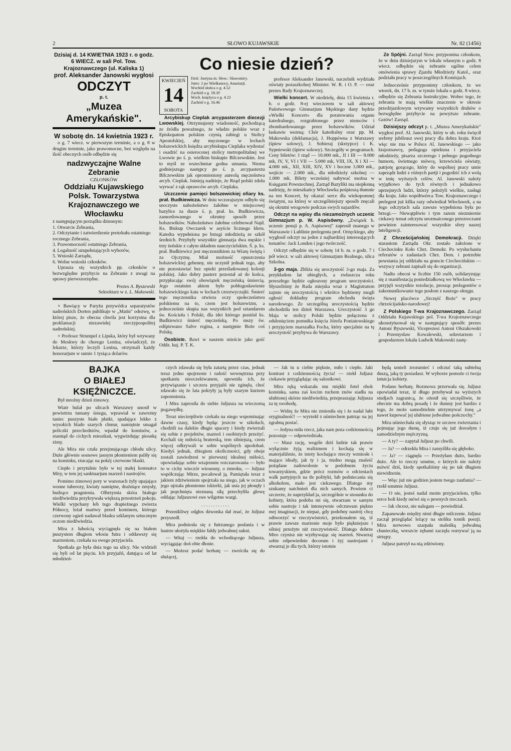2 SŁOWO KUJAWSKIE Nr. 82 (1456)
Dzisiaj d. 14 KWIETNIA 1923 r. o godz. 6 WIECZ. w sali Pol. Tow. Krajoznawczego (ul. Kaliska 1)
prof. Aleksander Janowski wygłosi
ODCZYT
p. t.
„Muzea Amerykańskie".
W sobotę dn. 14 kwietnia 1923 r.
o g. 7 wiecz. w pierwszym terminie, a o g. 8 w drugim terminie, jako prawomocne, bez względu na ilość obecnych osób odbędzie się
nadzwyczajne Walne Zebranie
CZŁONKÓW
Oddziału Kujawskiego Polsk. Towarzystwa Krajoznawczego we Włocławku
z następującym porządku dziennym:
1. Otwarcie Zebrania,
2. Odczytanie i zatwierdzenie protokułu ostatniego rocznego Zebrania,
3. Prawomocność ostatniego Zebrania,
4. Legalność uzupełniających wyborów,
5. Wnioski Zarządu,
6. Wolne wnioski członków.
Uprasza się wszystkich pp. członków o bezwzględne przybycie na Zebranie z uwagi na sprawy pierwszorzędne.
Prezes A. Byszewski
Sekrektarz w z. L. Makowski.
× Bawiący w Paryżu przywódca separatystów nadreńskich Dorten publikuje w „Matin" odezwę, w której pisze, że obecna chwila jest korzystna dla proklamacji niezawisłej rzeczypospolitej nadreńskiej.
× Profesor Strumpel z Lipska, który był wzywany do Moskwy do chorego Lenina, oświadczył, że lekarze, którzy leczyli Lenina, otrzymali każdy honorarjum w sumie 1 tysiąca dolarów.
Co niesie dzień?
KWIECIEŃ
14
SOBOTA
Dziś: Justyna m. Słow.: Sławomiry.
Jutro: 2 po Wielkanocy, Anastazji.
Wschód słońca o g. 4.52
Zachód o g. 18.30
Wsch. księżyca o g. 4.22
Zachód o g. 16.46
Arcybiskup Cieplak arcypasterzem diecezji Lwowskiej. Otrzymujemy wiadomość, pochodzącą ze źródła poważnego, że władze polskie wraz z Episkopatem polskim czynią zabiegi u Stolicy Apostolskiej, aby męczonego w lochach bolszewickich księdza arcybiskupa Cieplaka wydostać i osadzić na osieroconej stolicy metropolitalnej we Lwowie po ś. p. wielkim biskupie Bilczewskim. Jest to myśl ze wszechmiar godna uznania. Niema godniejszego następcy po ś. p. arcypasterzu Bilczewskim jak opromieniony aureolą męczeństwa arcyb. Cieplak. Istnieją nadzieje, że Rząd polski zdoła wyrwać z rąk oprawców arcyb. Cieplaka.
Uczczenie pamięci bolszewickiej ofiary ks. prał. Budkiewicza. W dniu wczorajszym odbyło się uroczyste nabożeństwo żałobne w miejscowej bazylice za dusze ś. p. prał. ks. Budkiewicza, zamordowanego w okrutny sposób przez bolszewików. Nabożeństwo żałobne celebrował Najd. Ks. Biskup Owczarek w asyście licznego kleru. Katedra wypełniona po brzegi młodzieżą ze szkół średnich. Przybyły wszystkie gimnazja dwa męskie i trzy żeńskie z całym składem nauczycielskim. Ś. p. ks. prał. Budkiewicz jest męczennikiem za Wiarę świętą i za Ojczyznę. Miał możność opuszczenia bolszewickiej gehenny, nie uczynił jednak tego, aby nie pozostawiać bez opieki prześladowanej kolonji polskiej. Jako dobry pasterz pozostał aż do końca, przypłacając swój obowiązek męczeńską śmiercią. Jego ostatnim aktem było pobłogosławienie bolszewickiego kata w lochach czrezwyczajki. Śmierć tego męczennika otwiera oczy społeczeństwu polskiemu na to, czem jest bolszewizm, a jednocześnie skupia nas wszystkich pod sztandarem św. Kościoła i Polski, dla idei którego poniósł ks. Budkiewicz śmierć męczeńską. Po mszy św. odśpiewano Salve regina, a następnie Boże coś Polskę.
Osobiste. Bawi w naszem mieście jako gość Oddz. kuj. P. T. K.
profesor Aleksander Janowski, naczelnik wydziału oświaty pozaszkolnej Minister. W. R. i O. P. — oraz prezes Rady Krajoznawczej.
Wielki koncert. W niedzielę, dnia 15 kwietnia r. b. o godz. 8-ej wieczorem w sali aktowej Państwowego Gimnazjum Męskiego dany będzie »Wielki Koncert« dla poratowania organu katedralnego, rozgrabionego przez niemców i zbombardowanego przez bolszewików. Udział łaskawie wezmą: Chór katedralny oraz pp. M. Makowska (deklamacja), J. Hoppówna z Warszawy (śpiew solowy), J. Sobieraj (skrzypce) i K. Sypniewski (śpiew solowy). Szczegóły w programach. Ceny biletów: I rząd — 10.000 mk., II i III — 8.000 mk, IV, V, VI i VII — 5.000 mk, VIII, IX, X i XI — 4.000 mk., XII, XIII, XIV, XV i boczne 3.000 mk., wejście — 2.000 mk., dla młodzieży szkolnej — 1.000 mk. Bilety wcześniej nabywać można w Księgarni Powszechnej. Zarząd Bazyliki ma niepłonną nadzieję, że mieszkańcy Włocławka pośpieszą tłumnie na ten Koncert, by okazać serce dla wiekopomnej świątyni, na której w szczególniejszy sposób znęcali się okrutni wrogowie podczas swych najazdów.
Odczyt na wpisy dla niezamożnych uczenic Gimnazjum p. W. Aspisówny. „Związek b. uczenic pensji p. A. Aspisowej" zaprosił znanego w Warszawie i Lublinie prelegenta prof. Orzęckiego, aby wygłosił odczyt na jeden z najbardziej interesujących tematów: Jack London i jego twórczość.
Odczyt odbędzie się w sobotę 14 b. m. o godz. 7 i pół wiecz. w sali aktowej Gimnazjum Realnego, ulica Szkolna.
3-go maja. Zbliża się uroczystość 3-go maja. Za przykładem lat ubiegłych, a zwłaszcza roku przeszłego będzie ogłoszony program uroczystości. Słyszeliśmy że Rada miejska wraz z Magistratem zajmie się uroczystością i wkrótce będziemy mogli ogłosić dokładny program obchodu święta narodowego. Ze szczególną uroczystością będzie obchodziła ten dzień Warszawa. Uroczystość 3 go Maja w stolicy Polski będzie połączona z odsłonięciem pomnika księcia Józefa Poniatowskiego i przyjęciem marszałka Focha, który specjalnie na tę uroczystość przybywa do Warszawy.
Ze Spójni. Zarząd Stow. przypomina członkom, że w dniu dzisiejszym w lokalu własnym o godz. 8 wiecz. odbędzie się zebranie ogólne celem omówienia sprawy Zjazdu Młodzieży Katol., oraz podziału pracy w poszczególnych Komisjach.
Jednocześnie przypomimy członkom, że we wtorek, dn. 17 b. m. w tymże lokalu o godz. 8 wiecz. odbędzie się Zebrania Instrukcyjne. Wobec tego, że zebrania te mają wielkie znaczenie w okresie przedzjazdowym wzywamy wszystkich druhów o bezwględne przybycie na powyższe zebranie. Gotów! Zarząd.
Dzisiejszy odczyt p. t. „Muzea Amerykańskie" wygłosi prof. Al. Janowski, który w ub. roku święcił srebrny jubileusz swej pracy dla dobra kraju. Ktoż więc nie zna w Polsce Al. Janowskiego — jako krajoznawcę, pedagoga opiekuna i przyjaciela młodzieży, pisarza szczerego i pełnego pogodnego humoru, świetnego mówcę, krzewiciela oświaty, patrjotę gorącego, który do wspólnej pracy umie zaprządz ludzi z różnych partji i pogodzić ich z wolą w imię wyższych celów. Al. Janowski należy wyjątkowo do tych równych i jednakowo uprzejmych ludzi, którzy położyli wielkie, zasługi dla kraju. Jako współtwórca Tow. Krajoznawczego i prelegent już kilka razy odwiedzał Włocławek, a na Jego odczytach sala zawsze wypełniona była po brzegi.— Niewątpliwie i tym razem niezmiernie ciekawy temat odczytu urozmaiconego przezroczami powinien zainteresować wszystkie sfery naszej inteligencji.
Z Chrześcijańskiej Demokracji. Dzięki staraniom Zarządu Okr. zostało założone w Ciechocinku Koło Chrz. Demokr. Po wysłuchaniu referatów o zadaniach Chrz. Dem. i potrzebie powstania jej oddziału na gruncie Ciechocińskim — wszyscy zebrani zapisali się do organizacji.
Nadto obecni w liczbie 150 osób, solidaryzując się z manifestacją poniedziałkową we Włocławku — przyjęli wszystkie rezolucje, prosząc prelegentów o zakomunikowanie tego posłom z naszego okręgu.
Nowej placówce „Szczęść Boże" w pracy chrześcijańsko-narodowej!
Z Polskiego T-wa Krajoznawczego. Zarząd Oddziału Kujawskiego pol. T-wa Krajoznawczego ukonstytuował się w następujący sposób: prezes Antoni Byszewski, Viceprezesi Antoni Olszakowski i Przemysław Kowalewski, sekretarzem i gospodarzem lokalu Ludwik Makowski zastę-
BAJKA
O BIAŁEJ KSIĘŻNICZCE.
Był mroźny dzień zimowy.
Wiatr hulał po ulicach Warszawy unosił w powietrzu tumany śniegu, wprawiał w zawrotny taniec puszyste białe płatki, spadające lekko z wysokich blado szarych chmur, namiętnie smagał policzki przechodniów, wpadał do kominów, a stamtąd do cichych mieszkań, wygwizdując piosnkę zimy.
Ale Mira nie czuła przejmującego chłodu ulicy. Duże głównie sosnowe jasnym płomieniem paliły się na kominku, rzucając na pokój czerwone blaski.
Ciepło i przytulnie było w tej małej komnatce Miry, w tem jej sanktuarjum marzeń i nastrojów.
Pomimo zimowej pory w wazonach żyły upajające wonne tuberozy, kwiaty namiętne, drażniące zmysły, budzące pragnienia. Olbrzymia skóra białego niedźwiedzia przykrywała większą przestrzeń pokoju. Wielki wypchany łeb tego drapieżnego zwierza Północy, leżał martwy przed kominem, którego czerwony ogień nadawał blasku szklanym sztucznym oczom niedźwiedzia.
Mira z lubością wyciągnęła się na białem puszystem długiem włosiu futra i oddawszy się marzeniom, czekała na swego przyjaciela.
Spotkała go była dnia tego na ulicy. Nie widzieli się byli od lat pięciu. Ich przyjaźń, datująca od lat młodzień-
czych zdawała się była zatartą przez czas, jednak teraz jedno spojrzenie i radość wewnętrzna przy spotkaniu nieoczekiwanem, upewniła ich, że przywiązanie i szczera przyjaźń nie zginęła, choć zdawało się że lata pokryły ją były szarym kurzem zapomnienia.
I Mira zaprosiła do siebie Juljusza na wieczorną pogawędkę.
Teraz niecierpliwie czekała na niego wspominając dawne czasy, kiedy będąc jeszcze w szkołach, chodzili na dalekie długie spacery i kiedy zwierzali się sobie z projektów, marzeń i osobistych przeżyć. Kochali się miłością braterską, tem silniejszą, czem więcej odkrywali w sobie wspólnych upodobań. Kiedyś jednak, zbiegiem okoliczności, gdy oboje zostali zawiedzeni w pierwszej idealnej miłości, opowiadając sobie wzajemnie rozczarowania — było to w cichy wieczór wiosenny, o zmroku, — Juljusz współczując Mirze, pocałował ją. Pamiętała teraz z jakiem zdziwieniem spojrzała na niego, jak w oczach jego ujrzała płomienne iskierki, jak usta jej płonęły i jak popchnięta nieznaną siłą przechyliła głowę oddając Juljuszowi swe wilgotne wargi.
. . . . . . . . . . . .
Przenikliwy odgłos dzwonka dał znać, że Juljusz przyszedł.
Mira podniosła się z futrzanego posłania i w lustrze ułożyła miękkie fałdy jedwabnej sukni.
— Witaj — rzekła do wchodzącego Juljusza, wyciągając doń obie dłonie.
— Możesz podać herbatę — zwróciła się do służącej,
— Jak tu u ciebie pięknie, miło i ciepło. Jaki kontrast z codziennością życia! — rzekł Juljusz ciekawie przyglądając się salonikowi.
Mira ręką wskazała mu miękki fotel obok kominka, sama zaś kocim ruchem znów siadła na ulubionej skórze niedźwiedzia, przepraszając Juljusza za tę swobodę.
— Widzę że Mira nie zmieniła się i że nadal lubi oryginalność! — wyrzekł z uśmiechem patrząc na jej zgrabną postać.
— Jedyna miła rzecz, jaka nam poza codziennością pozostaje — odpowiedziała.
— Masz rację, wogóle dziś ludzie tak prawie wyłącznie żyją realizmem i kochają się w materjaliźmie, że istoty kochające rzeczy wzniosłe i mające ideały, jak ty i ja, trudno mogą znaleść pożądane zadowolenie w podobnem życiu towarzyskiem, gdzie prócz rozmów o odcieniach walk partyjnych na tle polityki, lub podniecania się alkoholem, mało jest ciekawego. Dlatego my szukamy natchnień dla nich samych. Powiem ci szczerze, że naprzykład ja, szczególnie w stosunku do kobiety, która podoba mi się, stwarzam w samym sobie nastroje i tak intensywnie odczuwam piękno mej imaginacji, że niераz, gdy podobny nastrój chcę odtworzyć w rzeczywistości, przekonałem się, iż prawie zawsze marzenie moje było piękniejsze i silniej przeżyte niż rzeczywistość. Dlatego dobrze Miro czynisz nie wyzbywając się marzeń. Stwarzaj sobie odpowiednie decorum i żyj nastrojami i stwarzaj je dla tych, którzy istotnie
będą umieli zrozumieć i odczuć taką subtelną duszą, jaką ty posiadasz. W wyborze pomoże ci twoja intuicja kobiety.
Podano herbatę. Rozmowa przerwała się. Juljusz opowiadał teraz, iż długo przebywał na wyższych studjach zagranicą, że ożenił się szczęśliwie, że obecnie ma dobrą posadę i że dumny jest bardzo z tego, że może samodzielnie utrzymywać żonę „a nawet kupować jej ulubione jedwabne pończochy."
Mira uśmiechała się słysząc te szczere zwierzania i pojmując jego dumę, iż czuje się już dorosłym i samodzielnym mężczyzną.
— A ty? — zapytał Juljusz po chwili.
— Ja? — odrzekła Mira i zamyśliła się głęboko.
— Ja? — ciągnęła — Przeżyłam dużo, bardzo dużo. Ale to rzeczy smutne, o których nie należy mówić dziś, kiedy spotkaliśmy się po tak długiem niewidzeniu.
— Więc już nie godzien jestem twego zaufania? — rzekł smutnie Juljusz.
— O nie, jesteś nadal moim przyjacielem, tylko serce boli kiedy mówi się o pewnych rzeczach.
— Jak chcesz, nie nalegam — powiedział.
Zapanowało między nimi długie milczenie. Juljusz zaczął przeglądać leżący na stoliku tomik poezji. Mira nerwowo szarpała maleńką jedwabną chusteczkę, wreszcie zębami zaczęła rozrywać ją na strzępy.
Juljusz patrzył na nią zdziwiony.